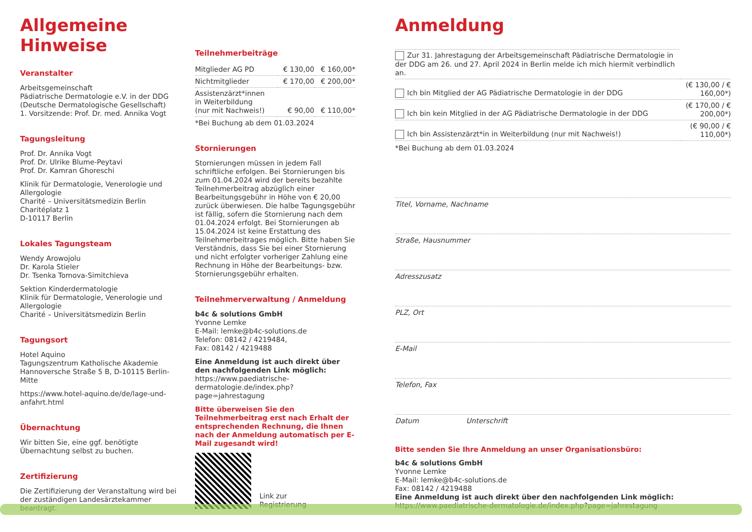Allgemeine Hinweise
Veranstalter
Arbeitsgemeinschaft
Pädiatrische Dermatologie e.V. in der DDG
(Deutsche Dermatologische Gesellschaft)
1. Vorsitzende: Prof. Dr. med. Annika Vogt
Tagungsleitung
Prof. Dr. Annika Vogt
Prof. Dr. Ulrike Blume-Peytavi
Prof. Dr. Kamran Ghoreschi
Klinik für Dermatologie, Venerologie und Allergologie
Charité – Universitätsmedizin Berlin
Charitéplatz 1
D-10117 Berlin
Lokales Tagungsteam
Wendy Arowojolu
Dr. Karola Stieler
Dr. Tsenka Tomova-Simitchieva
Sektion Kinderdermatologie
Klinik für Dermatologie, Venerologie und Allergologie
Charité – Universitätsmedizin Berlin
Tagungsort
Hotel Aquino
Tagungszentrum Katholische Akademie
Hannoversche Straße 5 B, D-10115 Berlin-Mitte
https://www.hotel-aquino.de/de/lage-und-anfahrt.html
Übernachtung
Wir bitten Sie, eine ggf. benötigte Übernachtung selbst zu buchen.
Zertifizierung
Die Zertifizierung der Veranstaltung wird bei der zuständigen Landesärztekammer beantragt.
Teilnehmerbeiträge
| Mitglieder AG PD | € 130,00 | € 160,00* |
| Nichtmitglieder | € 170,00 | € 200,00* |
| Assistenzärzt*innen in Weiterbildung (nur mit Nachweis!) | € 90,00 | € 110,00* |
*Bei Buchung ab dem 01.03.2024
Stornierungen
Stornierungen müssen in jedem Fall schriftliche erfolgen. Bei Stornierungen bis zum 01.04.2024 wird der bereits bezahlte Teilnehmerbeitrag abzüglich einer Bearbeitungsgebühr in Höhe von € 20,00 zurück überwiesen. Die halbe Tagungsgebühr ist fällig, sofern die Stornierung nach dem 01.04.2024 erfolgt. Bei Stornierungen ab 15.04.2024 ist keine Erstattung des Teilnehmerbeitrages möglich. Bitte haben Sie Verständnis, dass Sie bei einer Stornierung und nicht erfolgter vorheriger Zahlung eine Rechnung in Höhe der Bearbeitungs- bzw. Stornierungsgebühr erhalten.
Teilnehmerverwaltung / Anmeldung
b4c & solutions GmbH
Yvonne Lemke
E-Mail: lemke@b4c-solutions.de
Telefon: 08142 / 4219484,
Fax: 08142 / 4219488
Eine Anmeldung ist auch direkt über den nachfolgenden Link möglich:
https://www.paediatrische-dermatologie.de/index.php?page=jahrestagung
Bitte überweisen Sie den Teilnehmerbeitrag erst nach Erhalt der entsprechenden Rechnung, die Ihnen nach der Anmeldung automatisch per E-Mail zugesandt wird!
Link zur
Registrierung
Anmeldung
| Zur 31. Jahrestagung der Arbeitsgemeinschaft Pädiatrische Dermatologie in der DDG am 26. und 27. April 2024 in Berlin melde ich mich hiermit verbindlich an. | |
| Ich bin Mitglied der AG Pädiatrische Dermatologie in der DDG | (€ 130,00 / € 160,00*) |
| Ich bin kein Mitglied in der AG Pädiatrische Dermatologie in der DDG | (€ 170,00 / € 200,00*) |
| Ich bin Assistenzärzt*in in Weiterbildung (nur mit Nachweis!) | (€ 90,00 / € 110,00*) |
*Bei Buchung ab dem 01.03.2024
Titel, Vorname, Nachname
Straße, Hausnummer
Adresszusatz
PLZ, Ort
E-Mail
Telefon, Fax
Datum Unterschrift
Bitte senden Sie Ihre Anmeldung an unser Organisationsbüro:
b4c & solutions GmbH
Yvonne Lemke
E-Mail: lemke@b4c-solutions.de
Fax: 08142 / 4219488
Eine Anmeldung ist auch direkt über den nachfolgenden Link möglich:
https://www.paediatrische-dermatologie.de/index.php?page=jahrestagung